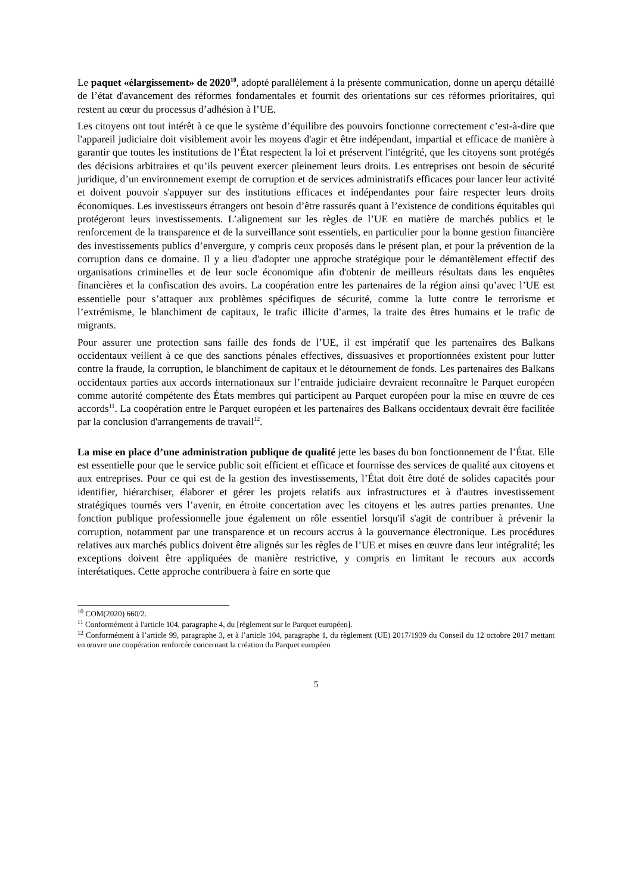Le paquet «élargissement» de 2020<sup>10</sup>, adopté parallèlement à la présente communication, donne un aperçu détaillé de l’état d'avancement des réformes fondamentales et fournit des orientations sur ces réformes prioritaires, qui restent au cœur du processus d’adhésion à l’UE.
Les citoyens ont tout intérêt à ce que le système d’équilibre des pouvoirs fonctionne correctement c’est-à-dire que l'appareil judiciaire doit visiblement avoir les moyens d'agir et être indépendant, impartial et efficace de manière à garantir que toutes les institutions de l’État respectent la loi et préservent l'intégrité, que les citoyens sont protégés des décisions arbitraires et qu’ils peuvent exercer pleinement leurs droits. Les entreprises ont besoin de sécurité juridique, d’un environnement exempt de corruption et de services administratifs efficaces pour lancer leur activité et doivent pouvoir s'appuyer sur des institutions efficaces et indépendantes pour faire respecter leurs droits économiques. Les investisseurs étrangers ont besoin d’être rassurés quant à l’existence de conditions équitables qui protégeront leurs investissements. L’alignement sur les règles de l’UE en matière de marchés publics et le renforcement de la transparence et de la surveillance sont essentiels, en particulier pour la bonne gestion financière des investissements publics d’envergure, y compris ceux proposés dans le présent plan, et pour la prévention de la corruption dans ce domaine. Il y a lieu d'adopter une approche stratégique pour le démantèlement effectif des organisations criminelles et de leur socle économique afin d'obtenir de meilleurs résultats dans les enquêtes financières et la confiscation des avoirs. La coopération entre les partenaires de la région ainsi qu’avec l’UE est essentielle pour s’attaquer aux problèmes spécifiques de sécurité, comme la lutte contre le terrorisme et l’extrémisme, le blanchiment de capitaux, le trafic illicite d’armes, la traite des êtres humains et le trafic de migrants.
Pour assurer une protection sans faille des fonds de l’UE, il est impératif que les partenaires des Balkans occidentaux veillent à ce que des sanctions pénales effectives, dissuasives et proportionnées existent pour lutter contre la fraude, la corruption, le blanchiment de capitaux et le détournement de fonds. Les partenaires des Balkans occidentaux parties aux accords internationaux sur l’entraide judiciaire devraient reconnaître le Parquet européen comme autorité compétente des États membres qui participent au Parquet européen pour la mise en œuvre de ces accords<sup>11</sup>. La coopération entre le Parquet européen et les partenaires des Balkans occidentaux devrait être facilitée par la conclusion d'arrangements de travail<sup>12</sup>.
La mise en place d’une administration publique de qualité jette les bases du bon fonctionnement de l’État. Elle est essentielle pour que le service public soit efficient et efficace et fournisse des services de qualité aux citoyens et aux entreprises. Pour ce qui est de la gestion des investissements, l’État doit être doté de solides capacités pour identifier, hiérarchiser, élaborer et gérer les projets relatifs aux infrastructures et à d'autres investissement stratégiques tournés vers l’avenir, en étroite concertation avec les citoyens et les autres parties prenantes. Une fonction publique professionnelle joue également un rôle essentiel lorsqu'il s'agit de contribuer à prévenir la corruption, notamment par une transparence et un recours accrus à la gouvernance électronique. Les procédures relatives aux marchés publics doivent être alignés sur les règles de l’UE et mises en œuvre dans leur intégralité; les exceptions doivent être appliquées de manière restrictive, y compris en limitant le recours aux accords interétatiques. Cette approche contribuera à faire en sorte que
<sup>10</sup> COM(2020) 660/2.
<sup>11</sup> Conformément à l'article 104, paragraphe 4, du [règlement sur le Parquet européen].
<sup>12</sup> Conformément à l’article 99, paragraphe 3, et à l’article 104, paragraphe 1, du règlement (UE) 2017/1939 du Conseil du 12 octobre 2017 mettant en œuvre une coopération renforcée concernant la création du Parquet européen
5